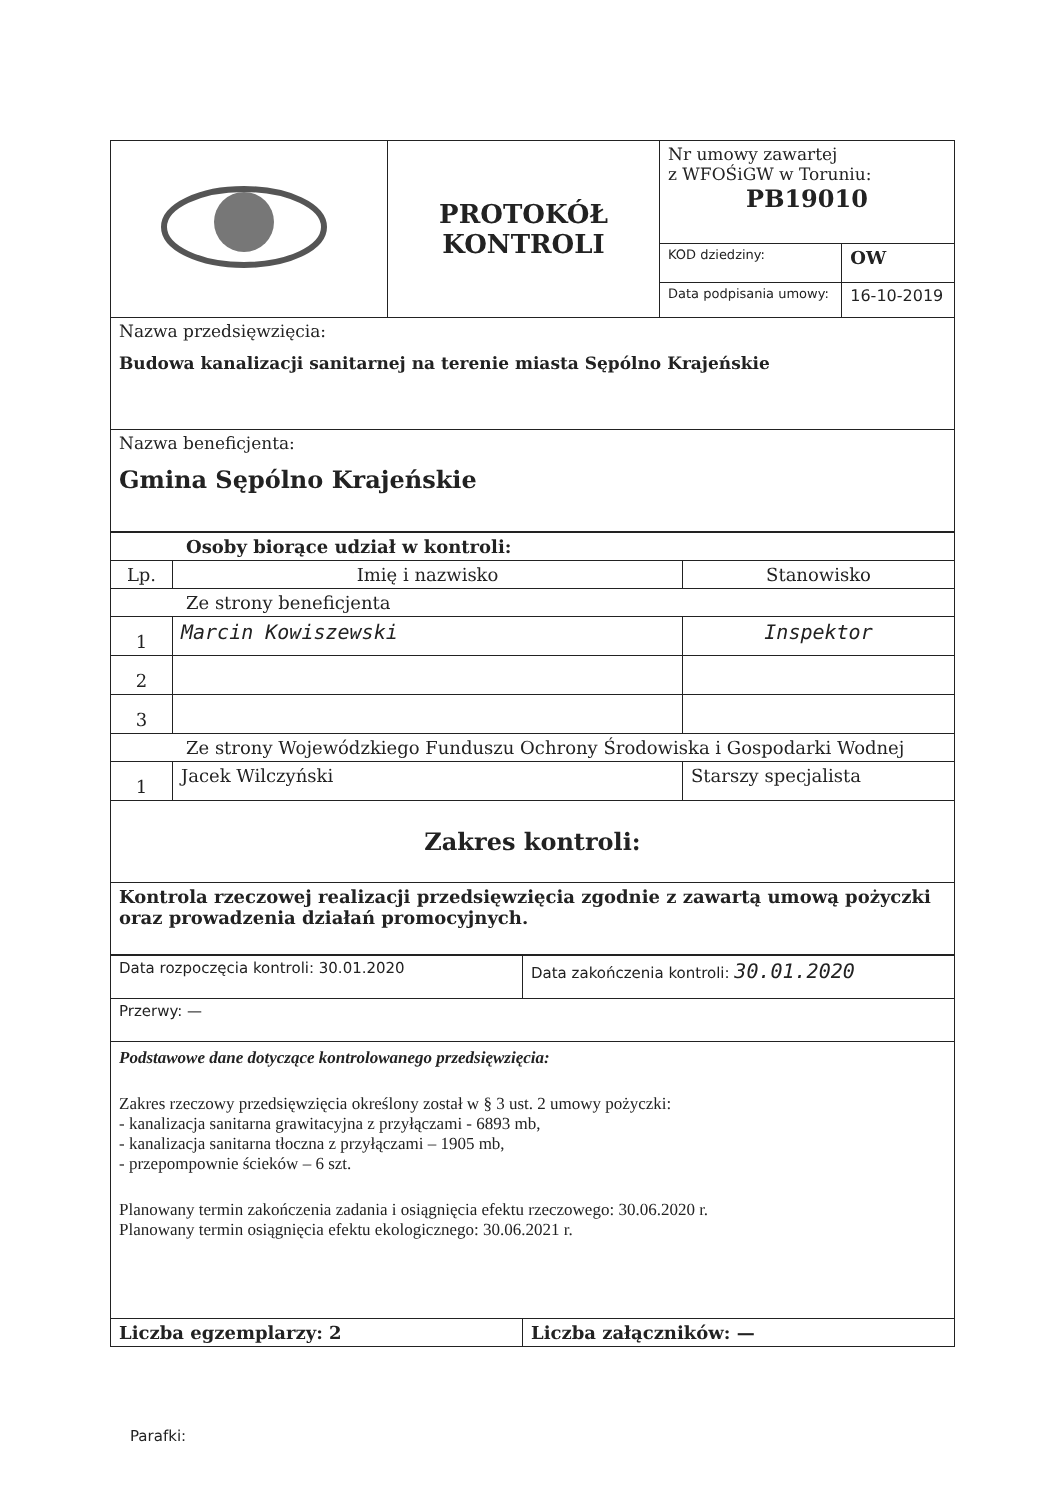| | PROTOKÓŁ KONTROLI | Nr umowy zawartej z WFOŚiGW w Toruniu: PB19010 | |
| | | KOD dziedziny: | OW |
| | | Data podpisania umowy: | 16-10-2019 |
| Nazwa przedsięwzięcia: Budowa kanalizacji sanitarnej na terenie miasta Sępólno Krajeńskie | | | |
| Nazwa beneficjenta: Gmina Sępólno Krajeńskie | | | |
| Osoby biorące udział w kontroli: | | |
| Lp. | Imię i nazwisko | Stanowisko |
| Ze strony beneficjenta | | |
| 1 | Marcin Kowiszewski | Inspektor |
| 2 | | |
| 3 | | |
| Ze strony Wojewódzkiego Funduszu Ochrony Środowiska i Gospodarki Wodnej | | |
| 1 | Jacek Wilczyński | Starszy specjalista |
| Zakres kontroli: | | |
| Kontrola rzeczowej realizacji przedsięwzięcia zgodnie z zawartą umową pożyczki oraz prowadzenia działań promocyjnych. | | |
| Data rozpoczęcia kontroli: 30.01.2020 | Data zakończenia kontroli: 30.01.2020 |
| Przerwy: — | |
| Podstawowe dane dotyczące kontrolowanego przedsięwzięcia: Zakres rzeczowy przedsięwzięcia określony został w § 3 ust. 2 umowy pożyczki: - kanalizacja sanitarna grawitacyjna z przyłączami - 6893 mb, - kanalizacja sanitarna tłoczna z przyłączami – 1905 mb, - przepompownie ścieków – 6 szt. Planowany termin zakończenia zadania i osiągnięcia efektu rzeczowego: 30.06.2020 r. Planowany termin osiągnięcia efektu ekologicznego: 30.06.2021 r. | |
| Liczba egzemplarzy: 2 | Liczba załączników: — |
Parafki: